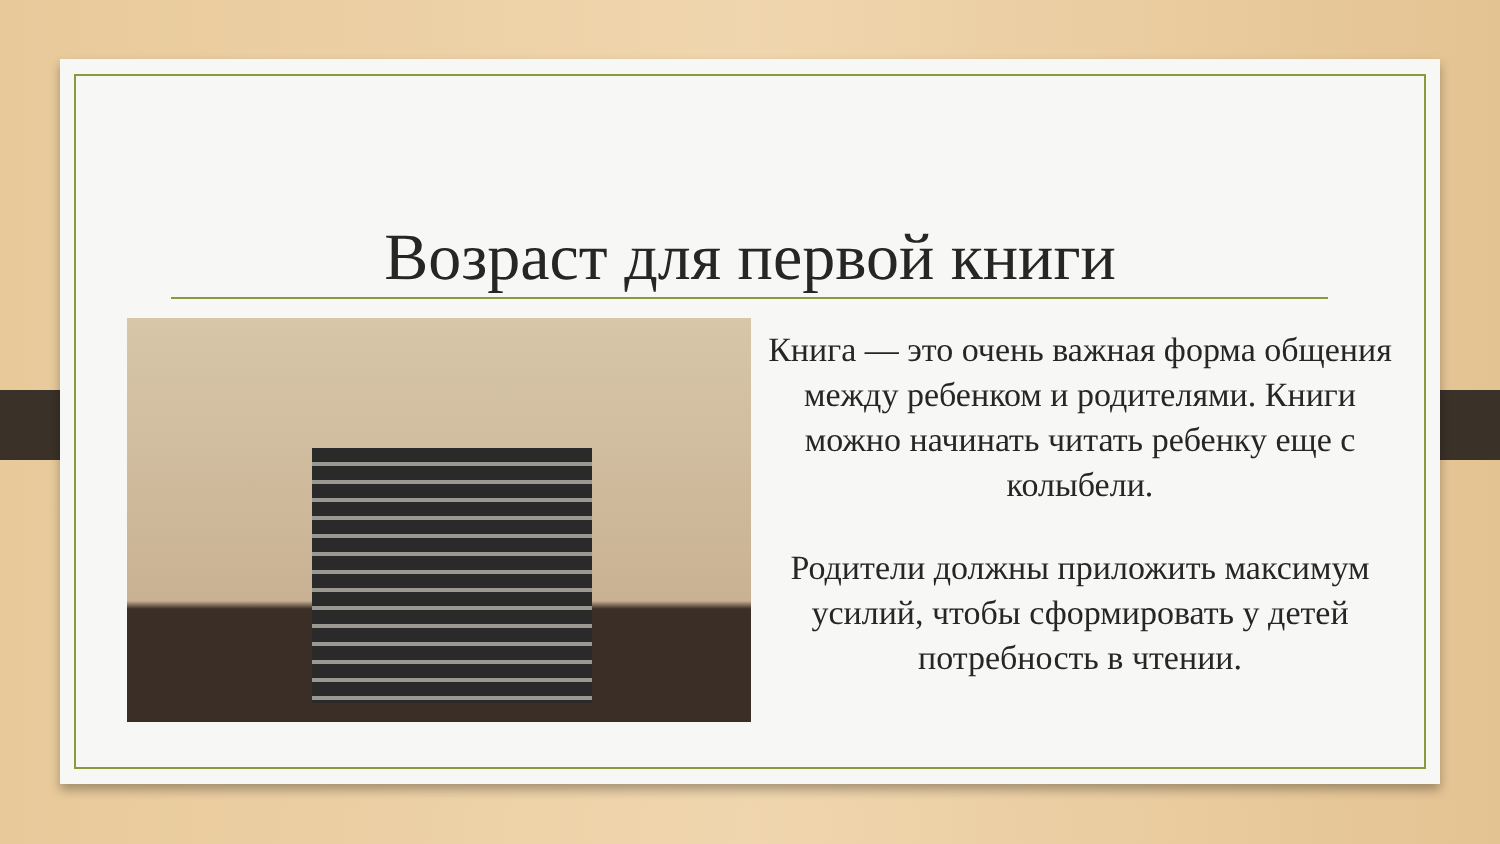Возраст для первой книги
Книга — это очень важная форма общения между ребенком и родителями. Книги можно начинать читать ребенку еще с колыбели.
Родители должны приложить максимум усилий, чтобы сформировать у детей потребность в чтении.